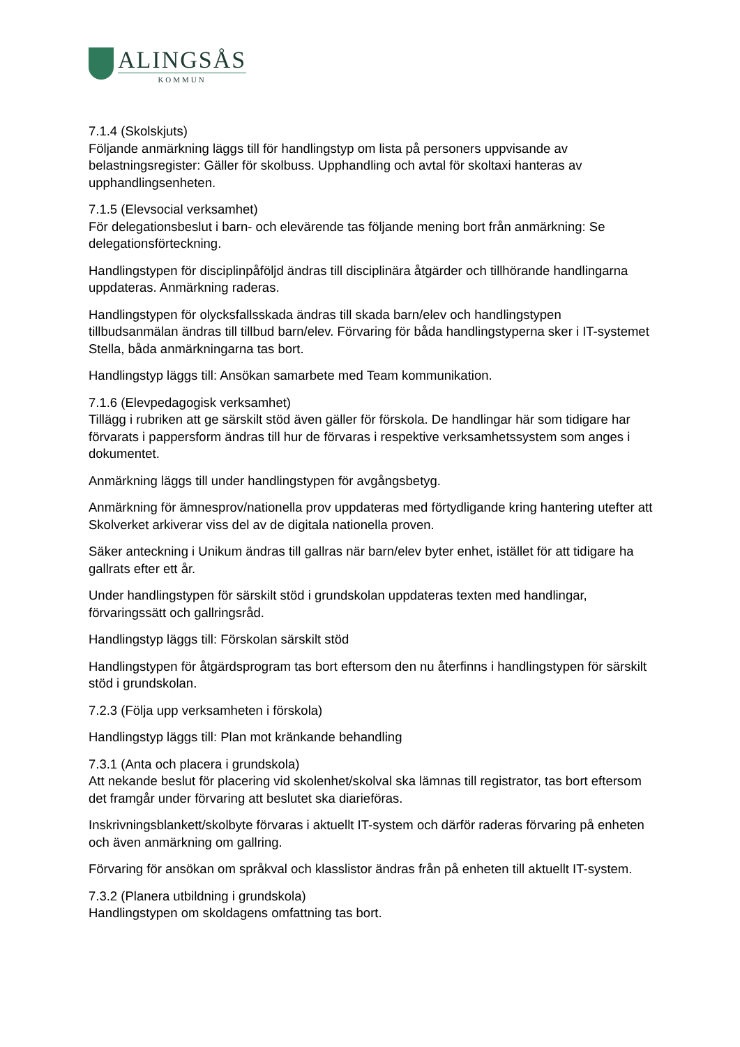ALINGSÅS
KOMMUN
7.1.4 (Skolskjuts)
Följande anmärkning läggs till för handlingstyp om lista på personers uppvisande av belastningsregister: Gäller för skolbuss. Upphandling och avtal för skoltaxi hanteras av upphandlingsenheten.
7.1.5 (Elevsocial verksamhet)
För delegationsbeslut i barn- och elevärende tas följande mening bort från anmärkning: Se delegationsförteckning.
Handlingstypen för disciplinpåföljd ändras till disciplinära åtgärder och tillhörande handlingarna uppdateras. Anmärkning raderas.
Handlingstypen för olycksfallsskada ändras till skada barn/elev och handlingstypen tillbudsanmälan ändras till tillbud barn/elev. Förvaring för båda handlingstyperna sker i IT-systemet Stella, båda anmärkningarna tas bort.
Handlingstyp läggs till: Ansökan samarbete med Team kommunikation.
7.1.6 (Elevpedagogisk verksamhet)
Tillägg i rubriken att ge särskilt stöd även gäller för förskola. De handlingar här som tidigare har förvarats i pappersform ändras till hur de förvaras i respektive verksamhetssystem som anges i dokumentet.
Anmärkning läggs till under handlingstypen för avgångsbetyg.
Anmärkning för ämnesprov/nationella prov uppdateras med förtydligande kring hantering utefter att Skolverket arkiverar viss del av de digitala nationella proven.
Säker anteckning i Unikum ändras till gallras när barn/elev byter enhet, istället för att tidigare ha gallrats efter ett år.
Under handlingstypen för särskilt stöd i grundskolan uppdateras texten med handlingar, förvaringssätt och gallringsråd.
Handlingstyp läggs till: Förskolan särskilt stöd
Handlingstypen för åtgärdsprogram tas bort eftersom den nu återfinns i handlingstypen för särskilt stöd i grundskolan.
7.2.3 (Följa upp verksamheten i förskola)
Handlingstyp läggs till: Plan mot kränkande behandling
7.3.1 (Anta och placera i grundskola)
Att nekande beslut för placering vid skolenhet/skolval ska lämnas till registrator, tas bort eftersom det framgår under förvaring att beslutet ska diarieföras.
Inskrivningsblankett/skolbyte förvaras i aktuellt IT-system och därför raderas förvaring på enheten och även anmärkning om gallring.
Förvaring för ansökan om språkval och klasslistor ändras från på enheten till aktuellt IT-system.
7.3.2 (Planera utbildning i grundskola)
Handlingstypen om skoldagens omfattning tas bort.